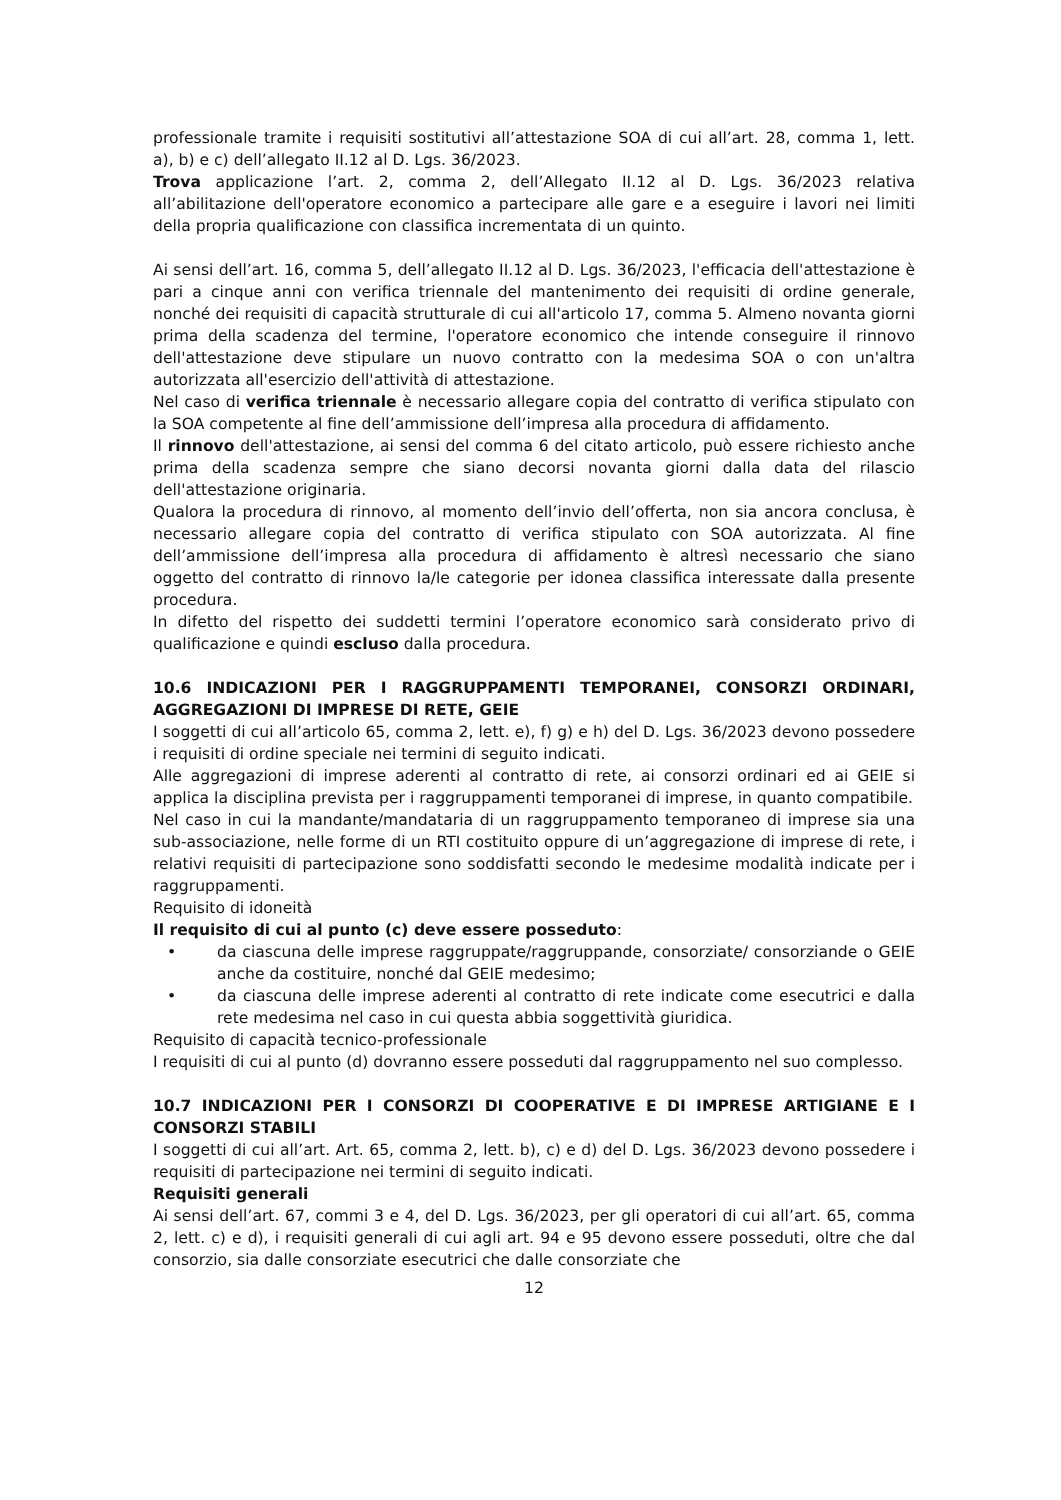professionale tramite i requisiti sostitutivi all’attestazione SOA di cui all’art. 28, comma 1, lett. a), b) e c) dell’allegato II.12 al D. Lgs. 36/2023.
Trova applicazione l’art. 2, comma 2, dell’Allegato II.12 al D. Lgs. 36/2023 relativa all’abilitazione dell'operatore economico a partecipare alle gare e a eseguire i lavori nei limiti della propria qualificazione con classifica incrementata di un quinto.
Ai sensi dell’art. 16, comma 5, dell’allegato II.12 al D. Lgs. 36/2023, l'efficacia dell'attestazione è pari a cinque anni con verifica triennale del mantenimento dei requisiti di ordine generale, nonché dei requisiti di capacità strutturale di cui all'articolo 17, comma 5. Almeno novanta giorni prima della scadenza del termine, l'operatore economico che intende conseguire il rinnovo dell'attestazione deve stipulare un nuovo contratto con la medesima SOA o con un'altra autorizzata all'esercizio dell'attività di attestazione.
Nel caso di verifica triennale è necessario allegare copia del contratto di verifica stipulato con la SOA competente al fine dell’ammissione dell’impresa alla procedura di affidamento.
Il rinnovo dell'attestazione, ai sensi del comma 6 del citato articolo, può essere richiesto anche prima della scadenza sempre che siano decorsi novanta giorni dalla data del rilascio dell'attestazione originaria.
Qualora la procedura di rinnovo, al momento dell’invio dell’offerta, non sia ancora conclusa, è necessario allegare copia del contratto di verifica stipulato con SOA autorizzata. Al fine dell’ammissione dell’impresa alla procedura di affidamento è altresì necessario che siano oggetto del contratto di rinnovo la/le categorie per idonea classifica interessate dalla presente procedura.
In difetto del rispetto dei suddetti termini l’operatore economico sarà considerato privo di qualificazione e quindi escluso dalla procedura.
10.6 INDICAZIONI PER I RAGGRUPPAMENTI TEMPORANEI, CONSORZI ORDINARI, AGGREGAZIONI DI IMPRESE DI RETE, GEIE
I soggetti di cui all’articolo 65, comma 2, lett. e), f) g) e h) del D. Lgs. 36/2023 devono possedere i requisiti di ordine speciale nei termini di seguito indicati.
Alle aggregazioni di imprese aderenti al contratto di rete, ai consorzi ordinari ed ai GEIE si applica la disciplina prevista per i raggruppamenti temporanei di imprese, in quanto compatibile.
Nel caso in cui la mandante/mandataria di un raggruppamento temporaneo di imprese sia una sub-associazione, nelle forme di un RTI costituito oppure di un’aggregazione di imprese di rete, i relativi requisiti di partecipazione sono soddisfatti secondo le medesime modalità indicate per i raggruppamenti.
Requisito di idoneità
Il requisito di cui al punto (c) deve essere posseduto:
• da ciascuna delle imprese raggruppate/raggruppande, consorziate/ consorziande o GEIE anche da costituire, nonché dal GEIE medesimo;
• da ciascuna delle imprese aderenti al contratto di rete indicate come esecutrici e dalla rete medesima nel caso in cui questa abbia soggettività giuridica.
Requisito di capacità tecnico-professionale
I requisiti di cui al punto (d) dovranno essere posseduti dal raggruppamento nel suo complesso.
10.7 INDICAZIONI PER I CONSORZI DI COOPERATIVE E DI IMPRESE ARTIGIANE E I CONSORZI STABILI
I soggetti di cui all’art. Art. 65, comma 2, lett. b), c) e d) del D. Lgs. 36/2023 devono possedere i requisiti di partecipazione nei termini di seguito indicati.
Requisiti generali
Ai sensi dell’art. 67, commi 3 e 4, del D. Lgs. 36/2023, per gli operatori di cui all’art. 65, comma 2, lett. c) e d), i requisiti generali di cui agli art. 94 e 95 devono essere posseduti, oltre che dal consorzio, sia dalle consorziate esecutrici che dalle consorziate che
12